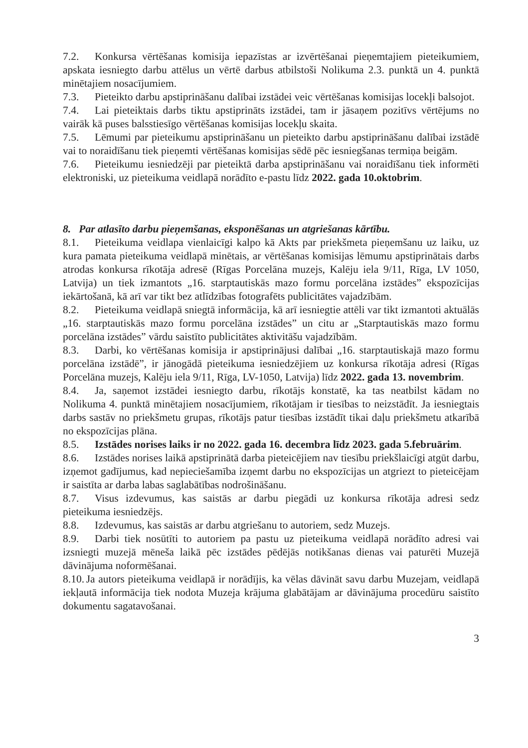7.2. Konkursa vērtēšanas komisija iepazīstas ar izvērtēšanai pieņemtajiem pieteikumiem, apskata iesniegto darbu attēlus un vērtē darbus atbilstoši Nolikuma 2.3. punktā un 4. punktā minētajiem nosacījumiem.
7.3. Pieteikto darbu apstiprināšanu dalībai izstādei veic vērtēšanas komisijas locekļi balsojot.
7.4. Lai pieteiktais darbs tiktu apstiprināts izstādei, tam ir jāsaņem pozitīvs vērtējums no vairāk kā puses balsstiesīgo vērtēšanas komisijas locekļu skaita.
7.5. Lēmumi par pieteikumu apstiprināšanu un pieteikto darbu apstiprināšanu dalībai izstādē vai to noraidīšanu tiek pieņemti vērtēšanas komisijas sēdē pēc iesniegšanas termiņa beigām.
7.6. Pieteikumu iesniedzēji par pieteiktā darba apstiprināšanu vai noraidīšanu tiek informēti elektroniski, uz pieteikuma veidlapā norādīto e-pastu līdz 2022. gada 10.oktobrim.
8. Par atlasīto darbu pieņemšanas, eksponēšanas un atgriešanas kārtību.
8.1. Pieteikuma veidlapa vienlaicīgi kalpo kā Akts par priekšmeta pieņemšanu uz laiku, uz kura pamata pieteikuma veidlapā minētais, ar vērtēšanas komisijas lēmumu apstiprinātais darbs atrodas konkursa rīkotāja adresē (Rīgas Porcelāna muzejs, Kalēju iela 9/11, Rīga, LV 1050, Latvija) un tiek izmantots „16. starptautiskās mazo formu porcelāna izstādes” ekspozīcijas iekārtošanā, kā arī var tikt bez atlīdzības fotografēts publicitātes vajadzībām.
8.2. Pieteikuma veidlapā sniegtā informācija, kā arī iesniegtie attēli var tikt izmantoti aktuālās „16. starptautiskās mazo formu porcelāna izstādes” un citu ar „Starptautiskās mazo formu porcelāna izstādes” vārdu saistīto publicitātes aktivitāšu vajadzībām.
8.3. Darbi, ko vērtēšanas komisija ir apstiprinājusi dalībai „16. starptautiskajā mazo formu porcelāna izstādē”, ir jānogādā pieteikuma iesniedzējiem uz konkursa rīkotāja adresi (Rīgas Porcelāna muzejs, Kalēju iela 9/11, Rīga, LV-1050, Latvija) līdz 2022. gada 13. novembrim.
8.4. Ja, saņemot izstādei iesniegto darbu, rīkotājs konstatē, ka tas neatbilst kādam no Nolikuma 4. punktā minētajiem nosacījumiem, rīkotājam ir tiesības to neizstādīt. Ja iesniegtais darbs sastāv no priekšmetu grupas, rīkotājs patur tiesības izstādīt tikai daļu priekšmetu atkarībā no ekspozīcijas plāna.
8.5. Izstādes norises laiks ir no 2022. gada 16. decembra līdz 2023. gada 5.februārim.
8.6. Izstādes norises laikā apstiprinātā darba pieteicējiem nav tiesību priekšlaicīgi atgūt darbu, izņemot gadījumus, kad nepieciešamība izņemt darbu no ekspozīcijas un atgriezt to pieteicējam ir saistīta ar darba labas saglabātības nodrošināšanu.
8.7. Visus izdevumus, kas saistās ar darbu piegādi uz konkursa rīkotāja adresi sedz pieteikuma iesniedzējs.
8.8. Izdevumus, kas saistās ar darbu atgriešanu to autoriem, sedz Muzejs.
8.9. Darbi tiek nosūtīti to autoriem pa pastu uz pieteikuma veidlapā norādīto adresi vai izsniegti muzejā mēneša laikā pēc izstādes pēdējās notikšanas dienas vai paturēti Muzejā dāvinājuma noformēšanai.
8.10. Ja autors pieteikuma veidlapā ir norādījis, ka vēlas dāvināt savu darbu Muzejam, veidlapā iekļautā informācija tiek nodota Muzeja krājuma glabātājam ar dāvinājuma procedūru saistīto dokumentu sagatavošanai.
3